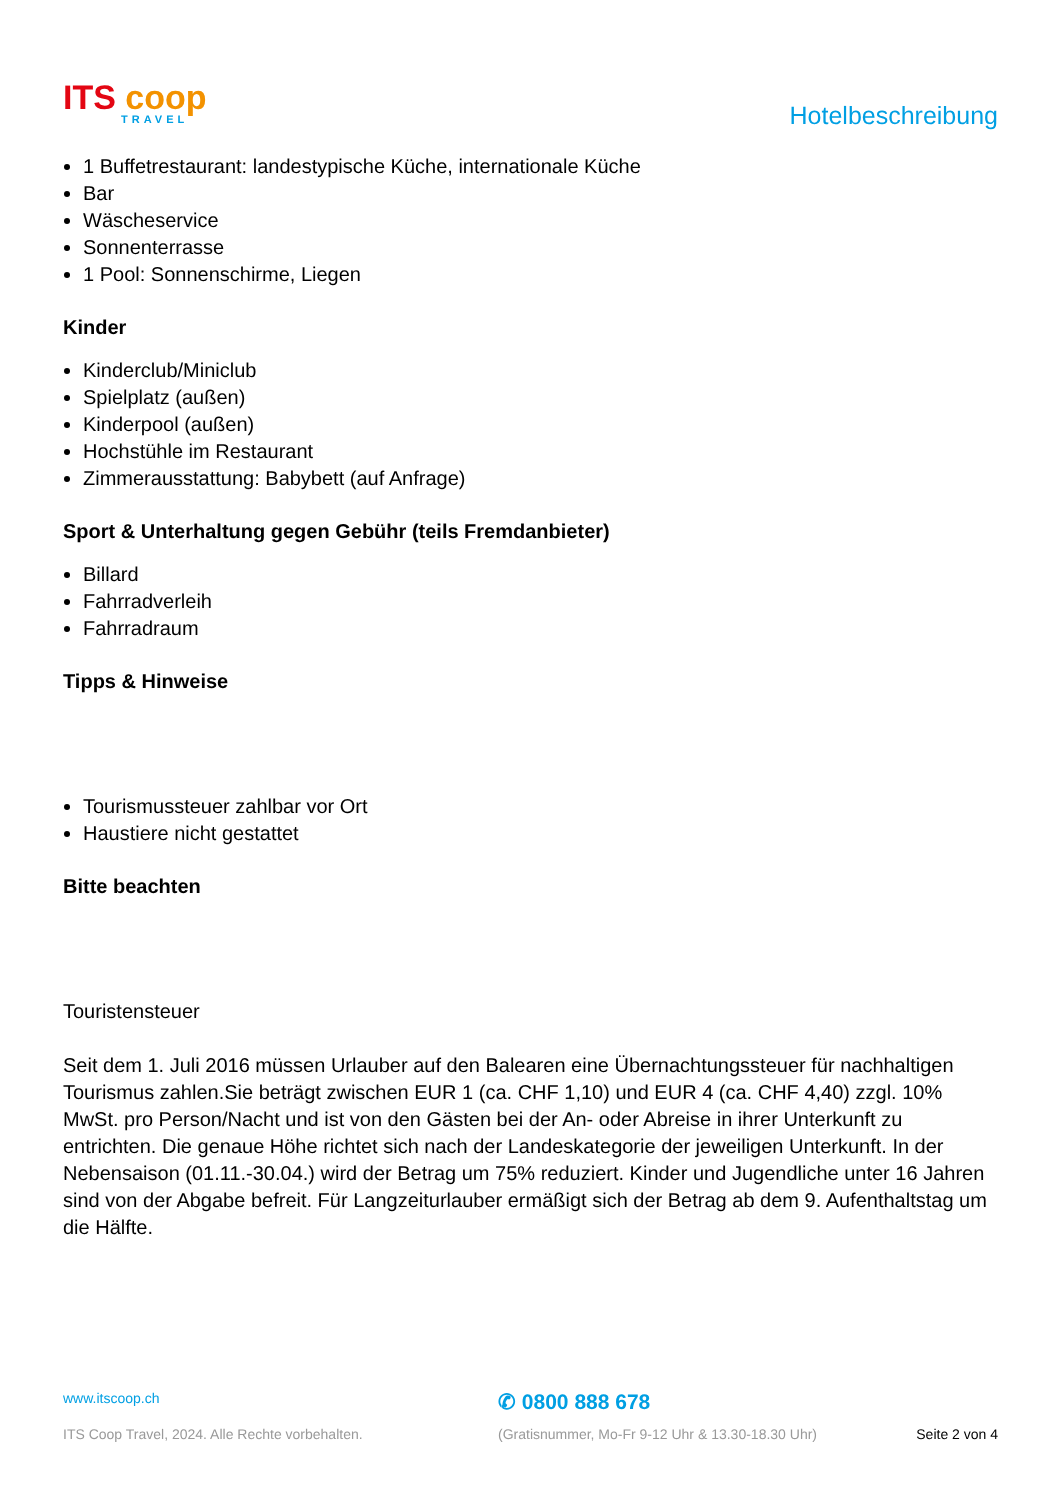ITS coop
TRAVEL
Hotelbeschreibung
1 Buffetrestaurant: landestypische Küche, internationale Küche
Bar
Wäscheservice
Sonnenterrasse
1 Pool: Sonnenschirme, Liegen
Kinder
Kinderclub/Miniclub
Spielplatz (außen)
Kinderpool (außen)
Hochstühle im Restaurant
Zimmerausstattung: Babybett (auf Anfrage)
Sport & Unterhaltung gegen Gebühr (teils Fremdanbieter)
Billard
Fahrradverleih
Fahrradraum
Tipps & Hinweise
Tourismussteuer zahlbar vor Ort
Haustiere nicht gestattet
Bitte beachten
Touristensteuer
Seit dem 1. Juli 2016 müssen Urlauber auf den Balearen eine Übernachtungssteuer für nachhaltigen Tourismus zahlen.Sie beträgt zwischen EUR 1 (ca. CHF 1,10) und EUR 4 (ca. CHF 4,40) zzgl. 10% MwSt. pro Person/Nacht und ist von den Gästen bei der An- oder Abreise in ihrer Unterkunft zu entrichten. Die genaue Höhe richtet sich nach der Landeskategorie der jeweiligen Unterkunft. In der Nebensaison (01.11.-30.04.) wird der Betrag um 75% reduziert. Kinder und Jugendliche unter 16 Jahren sind von der Abgabe befreit. Für Langzeiturlauber ermäßigt sich der Betrag ab dem 9. Aufenthaltstag um die Hälfte.
www.itscoop.ch
✆ 0800 888 678
ITS Coop Travel, 2024. Alle Rechte vorbehalten. (Gratisnummer, Mo-Fr 9-12 Uhr & 13.30-18.30 Uhr) Seite 2 von 4